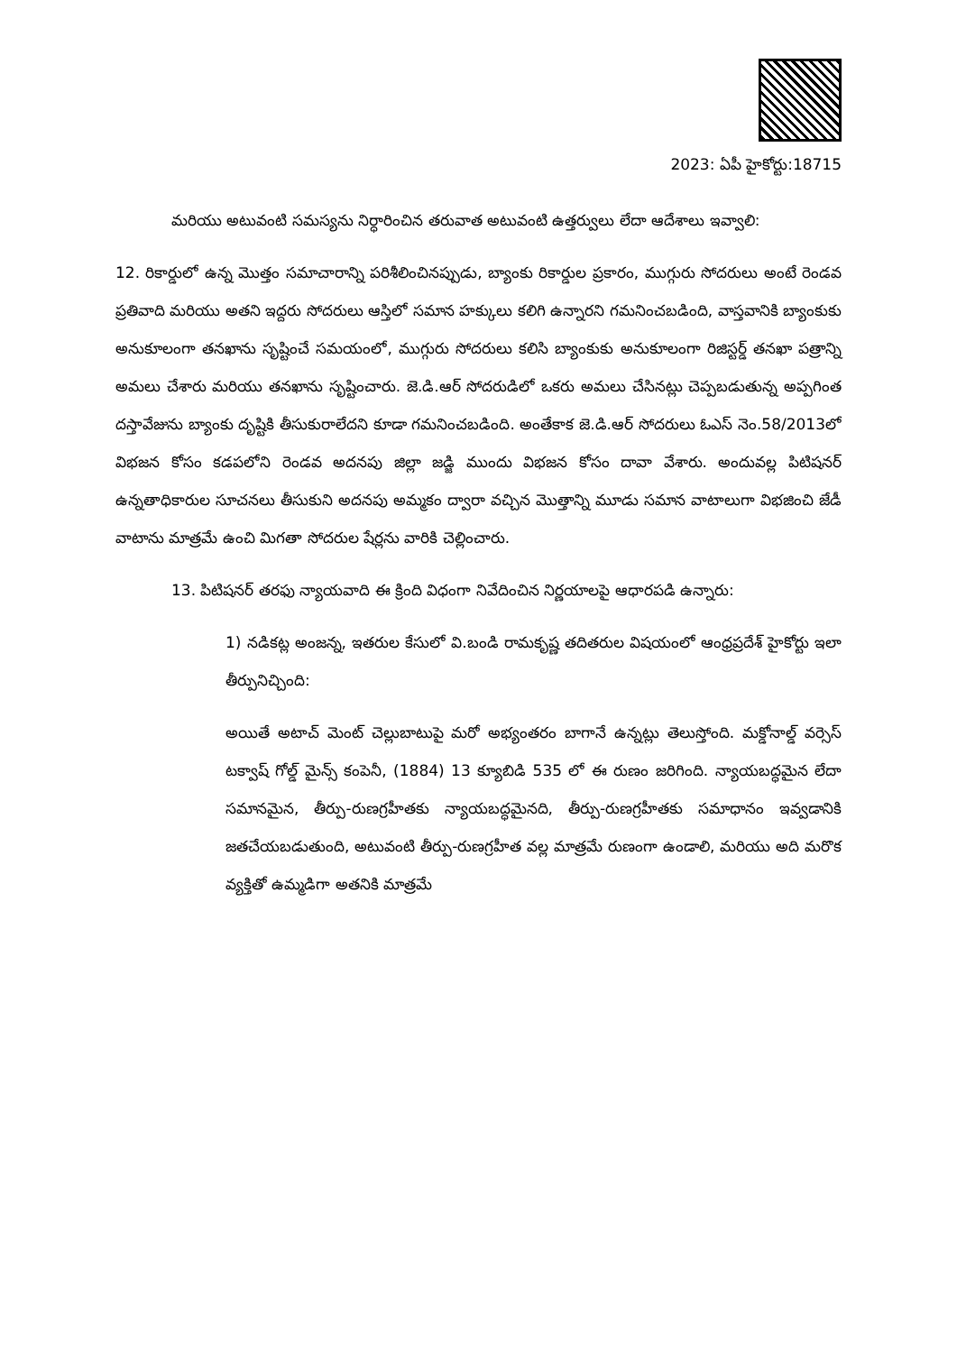2023: ఏపీ హైకోర్టు:18715
మరియు అటువంటి సమస్యను నిర్ధారించిన తరువాత అటువంటి ఉత్తర్వులు లేదా ఆదేశాలు ఇవ్వాలి:
12. రికార్డులో ఉన్న మొత్తం సమాచారాన్ని పరిశీలించినప్పుడు, బ్యాంకు రికార్డుల ప్రకారం, ముగ్గురు సోదరులు అంటే రెండవ ప్రతివాది మరియు అతని ఇద్దరు సోదరులు ఆస్తిలో సమాన హక్కులు కలిగి ఉన్నారని గమనించబడింది, వాస్తవానికి బ్యాంకుకు అనుకూలంగా తనఖాను సృష్టించే సమయంలో, ముగ్గురు సోదరులు కలిసి బ్యాంకుకు అనుకూలంగా రిజిస్టర్డ్ తనఖా పత్రాన్ని అమలు చేశారు మరియు తనఖాను సృష్టించారు. జె.డి.ఆర్ సోదరుడిలో ఒకరు అమలు చేసినట్లు చెప్పబడుతున్న అప్పగింత దస్తావేజును బ్యాంకు దృష్టికి తీసుకురాలేదని కూడా గమనించబడింది. అంతేకాక జె.డి.ఆర్ సోదరులు ఓఎస్ నెం.58/2013లో విభజన కోసం కడపలోని రెండవ అదనపు జిల్లా జడ్జి ముందు విభజన కోసం దావా వేశారు. అందువల్ల పిటిషనర్ ఉన్నతాధికారుల సూచనలు తీసుకుని అదనపు అమ్మకం ద్వారా వచ్చిన మొత్తాన్ని మూడు సమాన వాటాలుగా విభజించి జేడీ వాటాను మాత్రమే ఉంచి మిగతా సోదరుల షేర్లను వారికి చెల్లించారు.
13. పిటిషనర్ తరఫు న్యాయవాది ఈ క్రింది విధంగా నివేదించిన నిర్ణయాలపై ఆధారపడి ఉన్నారు:
1) నడికట్ల అంజన్న, ఇతరుల కేసులో వి.బండి రామకృష్ణ తదితరుల విషయంలో ఆంధ్రప్రదేశ్ హైకోర్టు ఇలా తీర్పునిచ్చింది:
అయితే అటాచ్ మెంట్ చెల్లుబాటుపై మరో అభ్యంతరం బాగానే ఉన్నట్లు తెలుస్తోంది. మక్డోనాల్డ్ వర్సెస్ టక్వాష్ గోల్డ్ మైన్స్ కంపెనీ, (1884) 13 క్యూబిడి 535 లో ఈ రుణం జరిగింది. న్యాయబద్ధమైన లేదా సమానమైన, తీర్పు-రుణగ్రహీతకు న్యాయబద్ధమైనది, తీర్పు-రుణగ్రహీతకు సమాధానం ఇవ్వడానికి జతచేయబడుతుంది, అటువంటి తీర్పు-రుణగ్రహీత వల్ల మాత్రమే రుణంగా ఉండాలి, మరియు అది మరొక వ్యక్తితో ఉమ్మడిగా అతనికి మాత్రమే